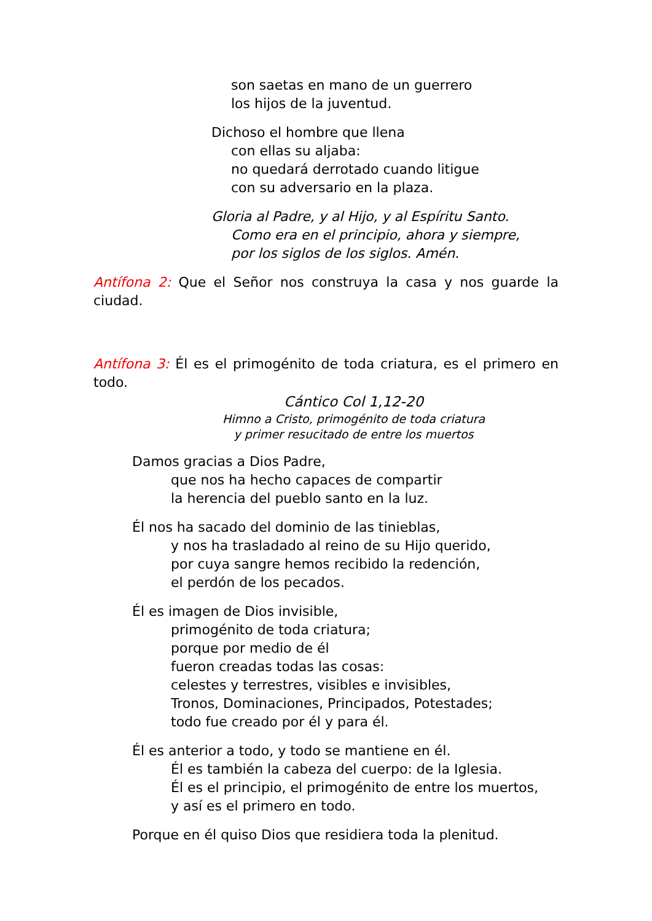son saetas en mano de un guerrero
los hijos de la juventud.
Dichoso el hombre que llena
con ellas su aljaba:
no quedará derrotado cuando litigue
con su adversario en la plaza.
Gloria al Padre, y al Hijo, y al Espíritu Santo.
Como era en el principio, ahora y siempre,
por los siglos de los siglos. Amén.
Antífona 2: Que el Señor nos construya la casa y nos guarde la ciudad.
Antífona 3: Él es el primogénito de toda criatura, es el primero en todo.
Cántico Col 1,12-20
Himno a Cristo, primogénito de toda criatura
y primer resucitado de entre los muertos
Damos gracias a Dios Padre,
que nos ha hecho capaces de compartir
la herencia del pueblo santo en la luz.
Él nos ha sacado del dominio de las tinieblas,
y nos ha trasladado al reino de su Hijo querido,
por cuya sangre hemos recibido la redención,
el perdón de los pecados.
Él es imagen de Dios invisible,
primogénito de toda criatura;
porque por medio de él
fueron creadas todas las cosas:
celestes y terrestres, visibles e invisibles,
Tronos, Dominaciones, Principados, Potestades;
todo fue creado por él y para él.
Él es anterior a todo, y todo se mantiene en él.
Él es también la cabeza del cuerpo: de la Iglesia.
Él es el principio, el primogénito de entre los muertos,
y así es el primero en todo.
Porque en él quiso Dios que residiera toda la plenitud.